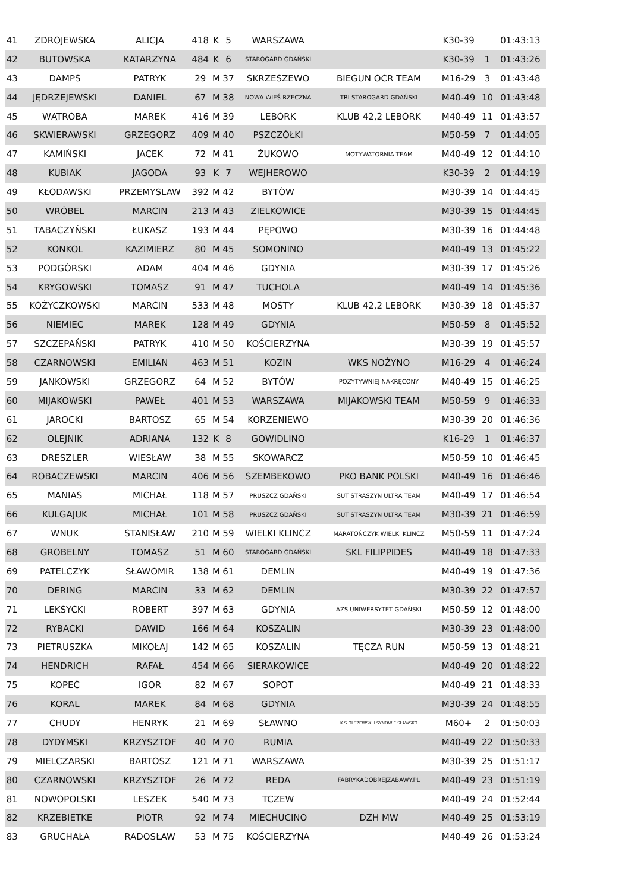| 41 | ZDROJEWSKA | ALICJA | 418 | K | 5 | WARSZAWA | | K30-39 | | 01:43:13 |
| 42 | BUTOWSKA | KATARZYNA | 484 | K | 6 | STAROGARD GDAŃSKI | | K30-39 | 1 | 01:43:26 |
| 43 | DAMPS | PATRYK | 29 | M | 37 | SKRZESZEWO | BIEGUN OCR TEAM | M16-29 | 3 | 01:43:48 |
| 44 | JĘDRZEJEWSKI | DANIEL | 67 | M | 38 | NOWA WIEŚ RZECZNA | TRI STAROGARD GDAŃSKI | M40-49 | 10 | 01:43:48 |
| 45 | WĄTROBA | MAREK | 416 | M | 39 | LĘBORK | KLUB 42,2 LĘBORK | M40-49 | 11 | 01:43:57 |
| 46 | SKWIERAWSKI | GRZEGORZ | 409 | M | 40 | PSZCZÓŁKI | | M50-59 | 7 | 01:44:05 |
| 47 | KAMIŃSKI | JACEK | 72 | M | 41 | ŻUKOWO | MOTYWATORNIA TEAM | M40-49 | 12 | 01:44:10 |
| 48 | KUBIAK | JAGODA | 93 | K | 7 | WEJHEROWO | | K30-39 | 2 | 01:44:19 |
| 49 | KŁODAWSKI | PRZEMYSLAW | 392 | M | 42 | BYTÓW | | M30-39 | 14 | 01:44:45 |
| 50 | WRÓBEL | MARCIN | 213 | M | 43 | ZIELKOWICE | | M30-39 | 15 | 01:44:45 |
| 51 | TABACZYŃSKI | ŁUKASZ | 193 | M | 44 | PĘPOWO | | M30-39 | 16 | 01:44:48 |
| 52 | KONKOL | KAZIMIERZ | 80 | M | 45 | SOMONINO | | M40-49 | 13 | 01:45:22 |
| 53 | PODGÓRSKI | ADAM | 404 | M | 46 | GDYNIA | | M30-39 | 17 | 01:45:26 |
| 54 | KRYGOWSKI | TOMASZ | 91 | M | 47 | TUCHOLA | | M40-49 | 14 | 01:45:36 |
| 55 | KOŻYCZKOWSKI | MARCIN | 533 | M | 48 | MOSTY | KLUB 42,2 LĘBORK | M30-39 | 18 | 01:45:37 |
| 56 | NIEMIEC | MAREK | 128 | M | 49 | GDYNIA | | M50-59 | 8 | 01:45:52 |
| 57 | SZCZEPAŃSKI | PATRYK | 410 | M | 50 | KOŚCIERZYNA | | M30-39 | 19 | 01:45:57 |
| 58 | CZARNOWSKI | EMILIAN | 463 | M | 51 | KOZIN | WKS NOŻYNO | M16-29 | 4 | 01:46:24 |
| 59 | JANKOWSKI | GRZEGORZ | 64 | M | 52 | BYTÓW | POZYTYWNIEJ NAKRĘCONY | M40-49 | 15 | 01:46:25 |
| 60 | MIJAKOWSKI | PAWEŁ | 401 | M | 53 | WARSZAWA | MIJAKOWSKI TEAM | M50-59 | 9 | 01:46:33 |
| 61 | JAROCKI | BARTOSZ | 65 | M | 54 | KORZENIEWO | | M30-39 | 20 | 01:46:36 |
| 62 | OLEJNIK | ADRIANA | 132 | K | 8 | GOWIDLINO | | K16-29 | 1 | 01:46:37 |
| 63 | DRESZLER | WIESŁAW | 38 | M | 55 | SKOWARCZ | | M50-59 | 10 | 01:46:45 |
| 64 | ROBACZEWSKI | MARCIN | 406 | M | 56 | SZEMBEKOWO | PKO BANK POLSKI | M40-49 | 16 | 01:46:46 |
| 65 | MANIAS | MICHAŁ | 118 | M | 57 | PRUSZCZ GDAŃSKI | SUT STRASZYN ULTRA TEAM | M40-49 | 17 | 01:46:54 |
| 66 | KULGAJUK | MICHAŁ | 101 | M | 58 | PRUSZCZ GDAŃSKI | SUT STRASZYN ULTRA TEAM | M30-39 | 21 | 01:46:59 |
| 67 | WNUK | STANISŁAW | 210 | M | 59 | WIELKI KLINCZ | MARATOŃCZYK WIELKI KLINCZ | M50-59 | 11 | 01:47:24 |
| 68 | GROBELNY | TOMASZ | 51 | M | 60 | STAROGARD GDAŃSKI | SKL FILIPPIDES | M40-49 | 18 | 01:47:33 |
| 69 | PATELCZYK | SŁAWOMIR | 138 | M | 61 | DEMLIN | | M40-49 | 19 | 01:47:36 |
| 70 | DERING | MARCIN | 33 | M | 62 | DEMLIN | | M30-39 | 22 | 01:47:57 |
| 71 | LEKSYCKI | ROBERT | 397 | M | 63 | GDYNIA | AZS UNIWERSYTET GDAŃSKI | M50-59 | 12 | 01:48:00 |
| 72 | RYBACKI | DAWID | 166 | M | 64 | KOSZALIN | | M30-39 | 23 | 01:48:00 |
| 73 | PIETRUSZKA | MIKOŁAJ | 142 | M | 65 | KOSZALIN | TĘCZA RUN | M50-59 | 13 | 01:48:21 |
| 74 | HENDRICH | RAFAŁ | 454 | M | 66 | SIERAKOWICE | | M40-49 | 20 | 01:48:22 |
| 75 | KOPEĆ | IGOR | 82 | M | 67 | SOPOT | | M40-49 | 21 | 01:48:33 |
| 76 | KORAL | MAREK | 84 | M | 68 | GDYNIA | | M30-39 | 24 | 01:48:55 |
| 77 | CHUDY | HENRYK | 21 | M | 69 | SŁAWNO | K S OLSZEWSKI I SYNOWIE SŁAWSKO | M60+ | 2 | 01:50:03 |
| 78 | DYDYMSKI | KRZYSZTOF | 40 | M | 70 | RUMIA | | M40-49 | 22 | 01:50:33 |
| 79 | MIELCZARSKI | BARTOSZ | 121 | M | 71 | WARSZAWA | | M30-39 | 25 | 01:51:17 |
| 80 | CZARNOWSKI | KRZYSZTOF | 26 | M | 72 | REDA | FABRYKADOBREJZABAWY.PL | M40-49 | 23 | 01:51:19 |
| 81 | NOWOPOLSKI | LESZEK | 540 | M | 73 | TCZEW | | M40-49 | 24 | 01:52:44 |
| 82 | KRZEBIETKE | PIOTR | 92 | M | 74 | MIECHUCINO | DZH MW | M40-49 | 25 | 01:53:19 |
| 83 | GRUCHAŁA | RADOSŁAW | 53 | M | 75 | KOŚCIERZYNA | | M40-49 | 26 | 01:53:24 |